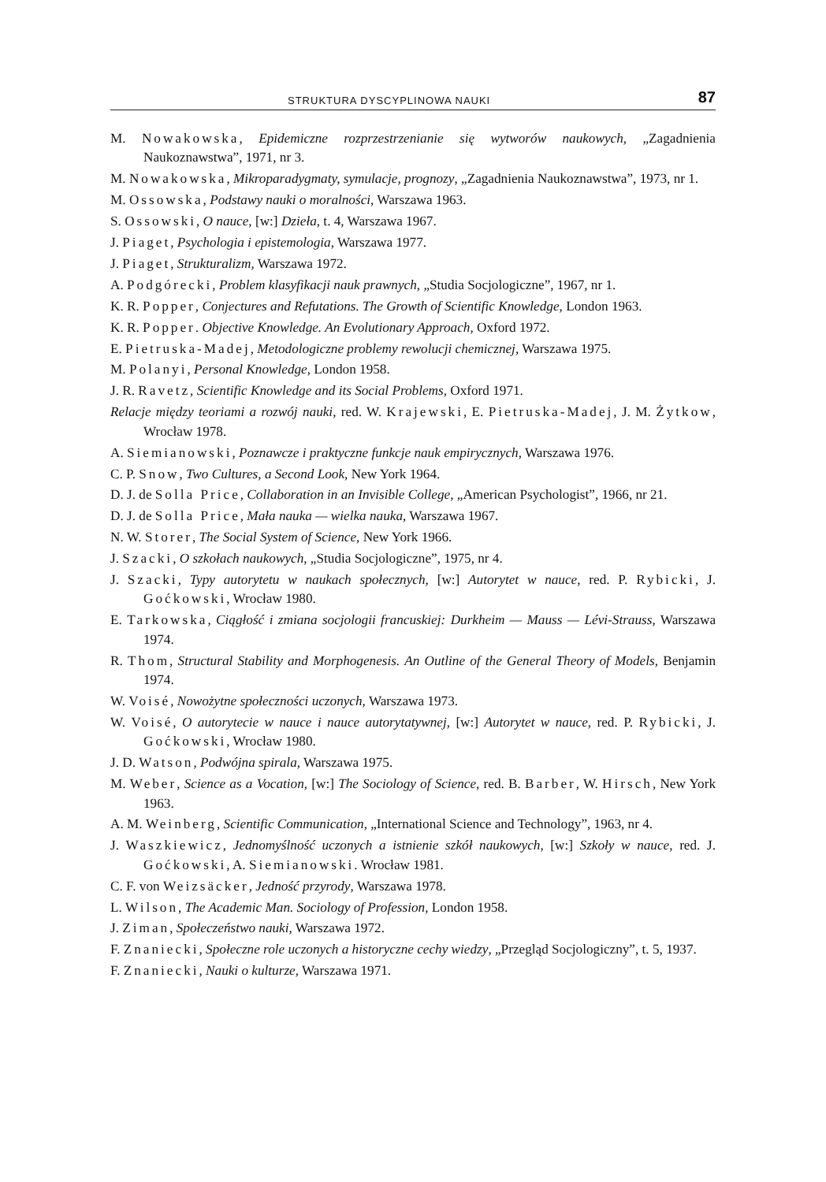STRUKTURA DYSCYPLINOWA NAUKI 87
M. Nowakowska, Epidemiczne rozprzestrzenianie się wytworów naukowych, „Zagadnienia Naukoznawstwa”, 1971, nr 3.
M. Nowakowska, Mikroparadygmaty, symulacje, prognozy, „Zagadnienia Naukoznawstwa”, 1973, nr 1.
M. Ossowska, Podstawy nauki o moralności, Warszawa 1963.
S. Ossowski, O nauce, [w:] Dzieła, t. 4, Warszawa 1967.
J. Piaget, Psychologia i epistemologia, Warszawa 1977.
J. Piaget, Strukturalizm, Warszawa 1972.
A. Podgórecki, Problem klasyfikacji nauk prawnych, „Studia Socjologiczne”, 1967, nr 1.
K. R. Popper, Conjectures and Refutations. The Growth of Scientific Knowledge, London 1963.
K. R. Popper. Objective Knowledge. An Evolutionary Approach, Oxford 1972.
E. Pietruska-Madej, Metodologiczne problemy rewolucji chemicznej, Warszawa 1975.
M. Polanyi, Personal Knowledge, London 1958.
J. R. Ravetz, Scientific Knowledge and its Social Problems, Oxford 1971.
Relacje między teoriami a rozwój nauki, red. W. Krajewski, E. Pietruska-Madej, J. M. Żytkow, Wrocław 1978.
A. Siemianowski, Poznawcze i praktyczne funkcje nauk empirycznych, Warszawa 1976.
C. P. Snow, Two Cultures, a Second Look, New York 1964.
D. J. de Solla Price, Collaboration in an Invisible College, „American Psychologist”, 1966, nr 21.
D. J. de Solla Price, Mała nauka — wielka nauka, Warszawa 1967.
N. W. Storer, The Social System of Science, New York 1966.
J. Szacki, O szkołach naukowych, „Studia Socjologiczne”, 1975, nr 4.
J. Szacki, Typy autorytetu w naukach społecznych, [w:] Autorytet w nauce, red. P. Rybicki, J. Goćkowski, Wrocław 1980.
E. Tarkowska, Ciągłość i zmiana socjologii francuskiej: Durkheim — Mauss — Lévi-Strauss, Warszawa 1974.
R. Thom, Structural Stability and Morphogenesis. An Outline of the General Theory of Models, Benjamin 1974.
W. Voisé, Nowożytne społeczności uczonych, Warszawa 1973.
W. Voisé, O autorytecie w nauce i nauce autorytatywnej, [w:] Autorytet w nauce, red. P. Rybicki, J. Goćkowski, Wrocław 1980.
J. D. Watson, Podwójna spirala, Warszawa 1975.
M. Weber, Science as a Vocation, [w:] The Sociology of Science, red. B. Barber, W. Hirsch, New York 1963.
A. M. Weinberg, Scientific Communication, „International Science and Technology”, 1963, nr 4.
J. Waszkiewicz, Jednomyślność uczonych a istnienie szkół naukowych, [w:] Szkoły w nauce, red. J. Goćkowski, A. Siemianowski. Wrocław 1981.
C. F. von Weizsäcker, Jedność przyrody, Warszawa 1978.
L. Wilson, The Academic Man. Sociology of Profession, London 1958.
J. Ziman, Społeczeństwo nauki, Warszawa 1972.
F. Znaniecki, Społeczne role uczonych a historyczne cechy wiedzy, „Przegląd Socjologiczny”, t. 5, 1937.
F. Znaniecki, Nauki o kulturze, Warszawa 1971.